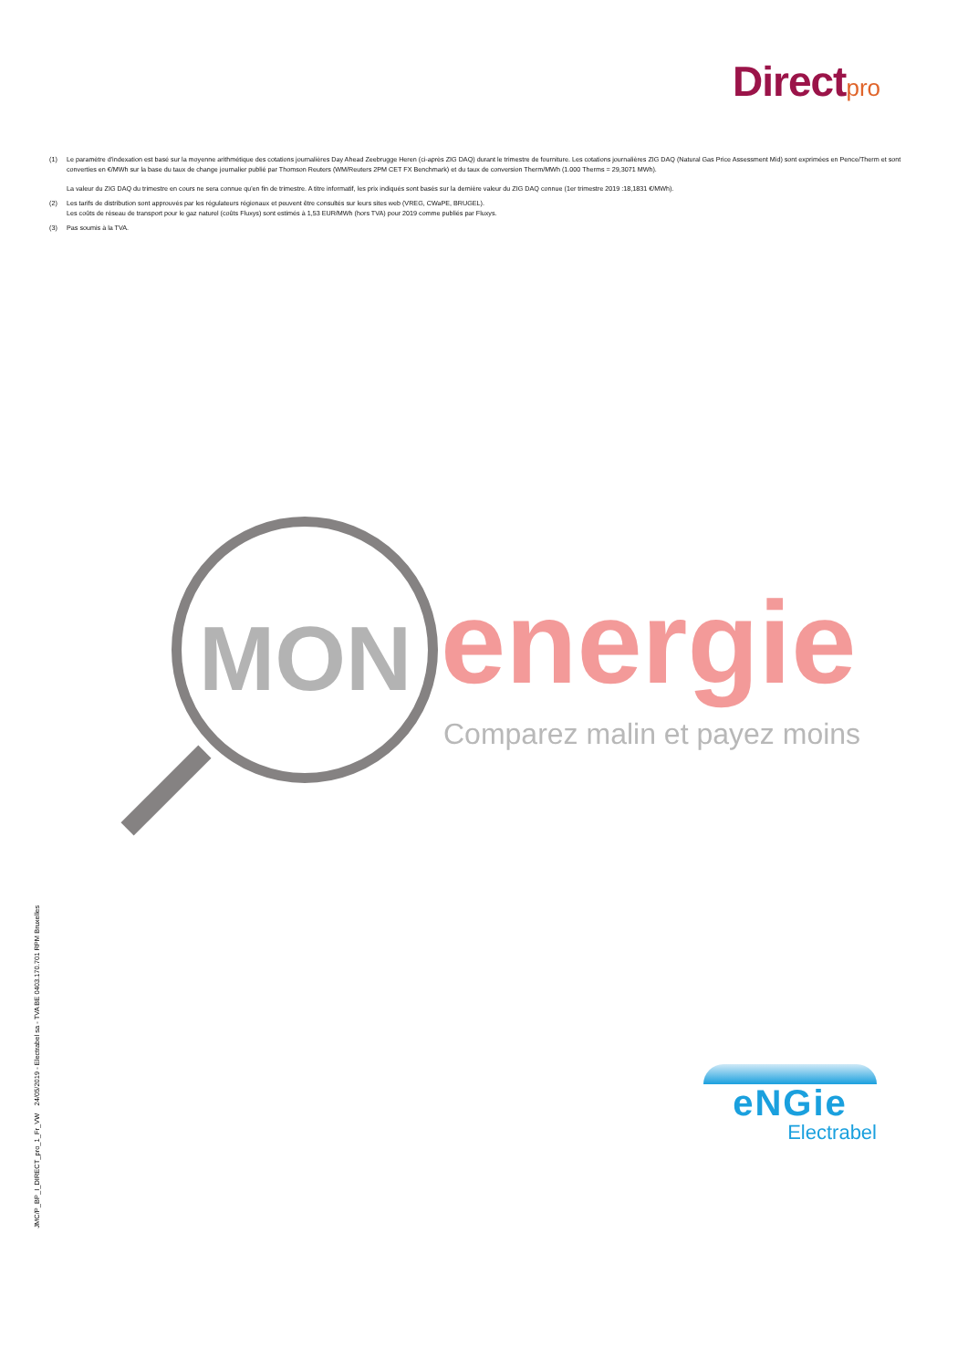Direct pro
(1) Le paramètre d'indexation est basé sur la moyenne arithmétique des cotations journalières Day Ahead Zeebrugge Heren (ci-après ZIG DAQ) durant le trimestre de fourniture. Les cotations journalières ZIG DAQ (Natural Gas Price Assessment Mid) sont exprimées en Pence/Therm et sont converties en €/MWh sur la base du taux de change journalier publié par Thomson Reuters (WM/Reuters 2PM CET FX Benchmark) et du taux de conversion Therm/MWh (1.000 Therms = 29,3071 MWh).
La valeur du ZIG DAQ du trimestre en cours ne sera connue qu'en fin de trimestre. A titre informatif, les prix indiqués sont basés sur la dernière valeur du ZIG DAQ connue (1er trimestre 2019 :18,1831 €/MWh).
(2) Les tarifs de distribution sont approuvés par les régulateurs régionaux et peuvent être consultés sur leurs sites web (VREG, CWaPE, BRUGEL).
Les coûts de réseau de transport pour le gaz naturel (coûts Fluxys) sont estimés à 1,53 EUR/MWh (hors TVA) pour 2019 comme publiés par Fluxys.
(3) Pas soumis à la TVA.
MON energie
Comparez malin et payez moins
JMC/P_BP_I_DIRECT_pro_1_Fr_VW 24/05/2019 - Electrabel sa - TVA BE 0403.170.701 RPM Bruxelles
eNGie
Electrabel